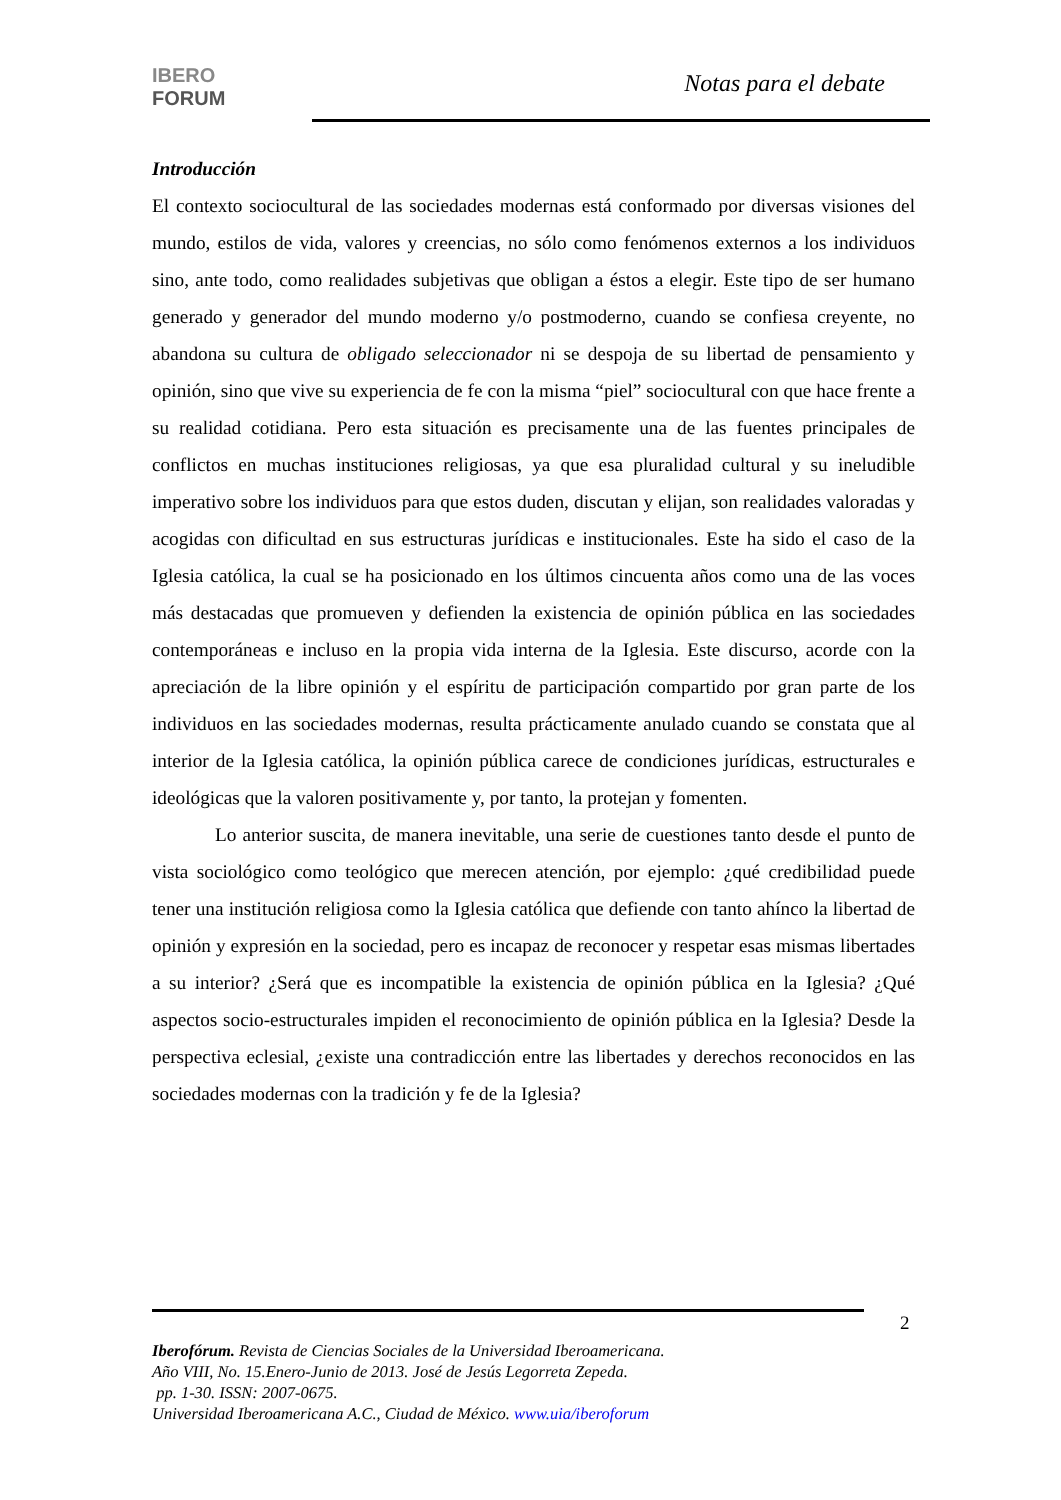IBERO
FORUM
Notas para el debate
Introducción
El contexto sociocultural de las sociedades modernas está conformado por diversas visiones del mundo, estilos de vida, valores y creencias, no sólo como fenómenos externos a los individuos sino, ante todo, como realidades subjetivas que obligan a éstos a elegir. Este tipo de ser humano generado y generador del mundo moderno y/o postmoderno, cuando se confiesa creyente, no abandona su cultura de obligado seleccionador ni se despoja de su libertad de pensamiento y opinión, sino que vive su experiencia de fe con la misma “piel” sociocultural con que hace frente a su realidad cotidiana. Pero esta situación es precisamente una de las fuentes principales de conflictos en muchas instituciones religiosas, ya que esa pluralidad cultural y su ineludible imperativo sobre los individuos para que estos duden, discutan y elijan, son realidades valoradas y acogidas con dificultad en sus estructuras jurídicas e institucionales. Este ha sido el caso de la Iglesia católica, la cual se ha posicionado en los últimos cincuenta años como una de las voces más destacadas que promueven y defienden la existencia de opinión pública en las sociedades contemporáneas e incluso en la propia vida interna de la Iglesia. Este discurso, acorde con la apreciación de la libre opinión y el espíritu de participación compartido por gran parte de los individuos en las sociedades modernas, resulta prácticamente anulado cuando se constata que al interior de la Iglesia católica, la opinión pública carece de condiciones jurídicas, estructurales e ideológicas que la valoren positivamente y, por tanto, la protejan y fomenten.
Lo anterior suscita, de manera inevitable, una serie de cuestiones tanto desde el punto de vista sociológico como teológico que merecen atención, por ejemplo: ¿qué credibilidad puede tener una institución religiosa como la Iglesia católica que defiende con tanto ahínco la libertad de opinión y expresión en la sociedad, pero es incapaz de reconocer y respetar esas mismas libertades a su interior? ¿Será que es incompatible la existencia de opinión pública en la Iglesia? ¿Qué aspectos socio-estructurales impiden el reconocimiento de opinión pública en la Iglesia? Desde la perspectiva eclesial, ¿existe una contradicción entre las libertades y derechos reconocidos en las sociedades modernas con la tradición y fe de la Iglesia?
2
Iberofórum. Revista de Ciencias Sociales de la Universidad Iberoamericana.
Año VIII, No. 15.Enero-Junio de 2013. José de Jesús Legorreta Zepeda.
pp. 1-30. ISSN: 2007-0675.
Universidad Iberoamericana A.C., Ciudad de México. www.uia/iberoforum